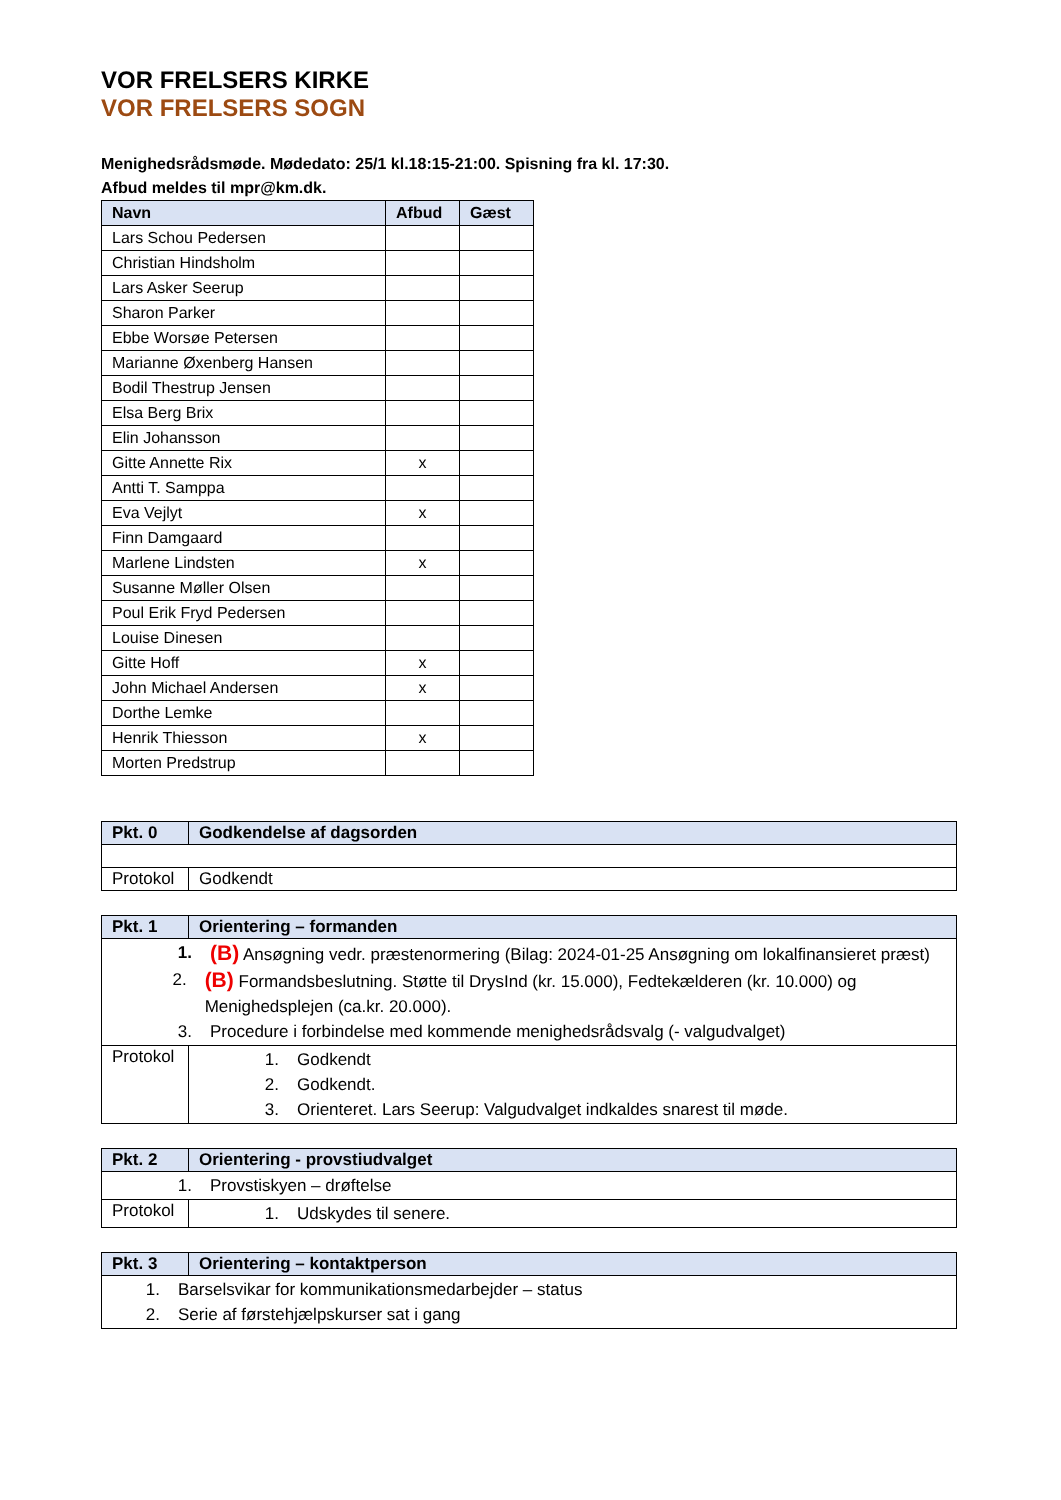VOR FRELSERS KIRKE
VOR FRELSERS SOGN
Menighedsrådsmøde. Mødedato: 25/1 kl.18:15-21:00. Spisning fra kl. 17:30.
Afbud meldes til mpr@km.dk.
| Navn | Afbud | Gæst |
| --- | --- | --- |
| Lars Schou Pedersen | | |
| Christian Hindsholm | | |
| Lars Asker Seerup | | |
| Sharon Parker | | |
| Ebbe Worsøe Petersen | | |
| Marianne Øxenberg Hansen | | |
| Bodil Thestrup Jensen | | |
| Elsa Berg Brix | | |
| Elin Johansson | | |
| Gitte Annette Rix | x | |
| Antti T. Samppa | | |
| Eva Vejlyt | x | |
| Finn Damgaard | | |
| Marlene Lindsten | x | |
| Susanne Møller Olsen | | |
| Poul Erik Fryd Pedersen | | |
| Louise Dinesen | | |
| Gitte Hoff | x | |
| John Michael Andersen | x | |
| Dorthe Lemke | | |
| Henrik Thiesson | x | |
| Morten Predstrup | | |
| Pkt. 0 | Godkendelse af dagsorden |
| --- | --- |
| Protokol | Godkendt |
| Pkt. 1 | Orientering – formanden |
| --- | --- |
| 1. (B) Ansøgning vedr. præstenormering (Bilag: 2024-01-25 Ansøgning om lokalfinansieret præst) 2. (B) Formandsbeslutning. Støtte til DrysInd (kr. 15.000), Fedtekælderen (kr. 10.000) og Menighedsplejen (ca.kr. 20.000). 3. Procedure i forbindelse med kommende menighedsrådsvalg (- valgudvalget) | |
| Protokol | 1. Godkendt 2. Godkendt. 3. Orienteret. Lars Seerup: Valgudvalget indkaldes snarest til møde. |
| Pkt. 2 | Orientering - provstiudvalget |
| --- | --- |
| 1. Provstiskyen – drøftelse | |
| Protokol | 1. Udskydes til senere. |
| Pkt. 3 | Orientering – kontaktperson |
| --- | --- |
| 1. Barselsvikar for kommunikationsmedarbejder – status 2. Serie af førstehjælpskurser sat i gang | |